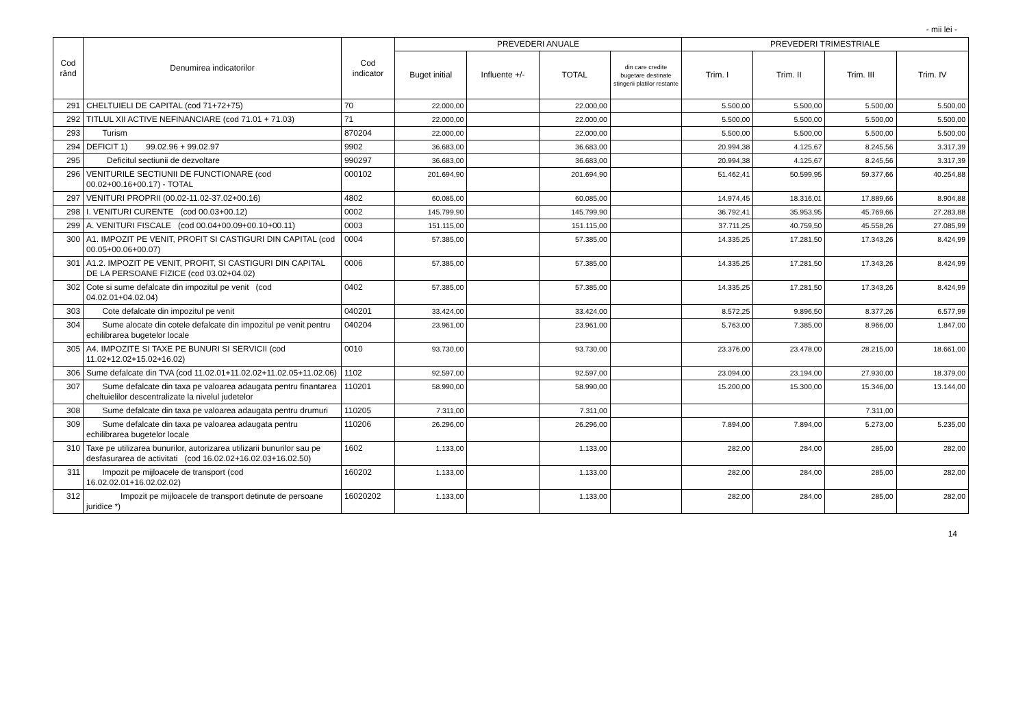- mii lei -
| Cod rând | Denumirea indicatorilor | Cod indicator | PREVEDERI ANUALE | | | | PREVEDERI TRIMESTRIALE | | | |
| --- | --- | --- | --- | --- | --- | --- | --- | --- | --- | --- |
| | | | Buget initial | Influente +/- | TOTAL | din care credite bugetare destinate stingerii platilor restante | Trim. I | Trim. II | Trim. III | Trim. IV |
| 291 | CHELTUIELI DE CAPITAL (cod 71+72+75) | 70 | 22.000,00 | | 22.000,00 | | 5.500,00 | 5.500,00 | 5.500,00 | 5.500,00 |
| 292 | TITLUL XII ACTIVE NEFINANCIARE (cod 71.01 + 71.03) | 71 | 22.000,00 | | 22.000,00 | | 5.500,00 | 5.500,00 | 5.500,00 | 5.500,00 |
| 293 | Turism | 870204 | 22.000,00 | | 22.000,00 | | 5.500,00 | 5.500,00 | 5.500,00 | 5.500,00 |
| 294 | DEFICIT 1) 99.02.96 + 99.02.97 | 9902 | 36.683,00 | | 36.683,00 | | 20.994,38 | 4.125,67 | 8.245,56 | 3.317,39 |
| 295 | Deficitul sectiunii de dezvoltare | 990297 | 36.683,00 | | 36.683,00 | | 20.994,38 | 4.125,67 | 8.245,56 | 3.317,39 |
| 296 | VENITURILE SECTIUNII DE FUNCTIONARE (cod 00.02+00.16+00.17) - TOTAL | 000102 | 201.694,90 | | 201.694,90 | | 51.462,41 | 50.599,95 | 59.377,66 | 40.254,88 |
| 297 | VENITURI PROPRII (00.02-11.02-37.02+00.16) | 4802 | 60.085,00 | | 60.085,00 | | 14.974,45 | 18.316,01 | 17.889,66 | 8.904,88 |
| 298 | I. VENITURI CURENTE (cod 00.03+00.12) | 0002 | 145.799,90 | | 145.799,90 | | 36.792,41 | 35.953,95 | 45.769,66 | 27.283,88 |
| 299 | A. VENITURI FISCALE (cod 00.04+00.09+00.10+00.11) | 0003 | 151.115,00 | | 151.115,00 | | 37.711,25 | 40.759,50 | 45.558,26 | 27.085,99 |
| 300 | A1. IMPOZIT PE VENIT, PROFIT SI CASTIGURI DIN CAPITAL (cod 00.05+00.06+00.07) | 0004 | 57.385,00 | | 57.385,00 | | 14.335,25 | 17.281,50 | 17.343,26 | 8.424,99 |
| 301 | A1.2. IMPOZIT PE VENIT, PROFIT, SI CASTIGURI DIN CAPITAL DE LA PERSOANE FIZICE (cod 03.02+04.02) | 0006 | 57.385,00 | | 57.385,00 | | 14.335,25 | 17.281,50 | 17.343,26 | 8.424,99 |
| 302 | Cote si sume defalcate din impozitul pe venit (cod 04.02.01+04.02.04) | 0402 | 57.385,00 | | 57.385,00 | | 14.335,25 | 17.281,50 | 17.343,26 | 8.424,99 |
| 303 | Cote defalcate din impozitul pe venit | 040201 | 33.424,00 | | 33.424,00 | | 8.572,25 | 9.896,50 | 8.377,26 | 6.577,99 |
| 304 | Sume alocate din cotele defalcate din impozitul pe venit pentru echilibrarea bugetelor locale | 040204 | 23.961,00 | | 23.961,00 | | 5.763,00 | 7.385,00 | 8.966,00 | 1.847,00 |
| 305 | A4. IMPOZITE SI TAXE PE BUNURI SI SERVICII (cod 11.02+12.02+15.02+16.02) | 0010 | 93.730,00 | | 93.730,00 | | 23.376,00 | 23.478,00 | 28.215,00 | 18.661,00 |
| 306 | Sume defalcate din TVA (cod 11.02.01+11.02.02+11.02.05+11.02.06) | 1102 | 92.597,00 | | 92.597,00 | | 23.094,00 | 23.194,00 | 27.930,00 | 18.379,00 |
| 307 | Sume defalcate din taxa pe valoarea adaugata pentru finantarea cheltuielilor descentralizate la nivelul judetelor | 110201 | 58.990,00 | | 58.990,00 | | 15.200,00 | 15.300,00 | 15.346,00 | 13.144,00 |
| 308 | Sume defalcate din taxa pe valoarea adaugata pentru drumuri | 110205 | 7.311,00 | | 7.311,00 | | | | 7.311,00 | |
| 309 | Sume defalcate din taxa pe valoarea adaugata pentru echilibrarea bugetelor locale | 110206 | 26.296,00 | | 26.296,00 | | 7.894,00 | 7.894,00 | 5.273,00 | 5.235,00 |
| 310 | Taxe pe utilizarea bunurilor, autorizarea utilizarii bunurilor sau pe desfasurarea de activitati (cod 16.02.02+16.02.03+16.02.50) | 1602 | 1.133,00 | | 1.133,00 | | 282,00 | 284,00 | 285,00 | 282,00 |
| 311 | Impozit pe mijloacele de transport (cod 16.02.02.01+16.02.02.02) | 160202 | 1.133,00 | | 1.133,00 | | 282,00 | 284,00 | 285,00 | 282,00 |
| 312 | Impozit pe mijloacele de transport detinute de persoane juridice *) | 16020202 | 1.133,00 | | 1.133,00 | | 282,00 | 284,00 | 285,00 | 282,00 |
14